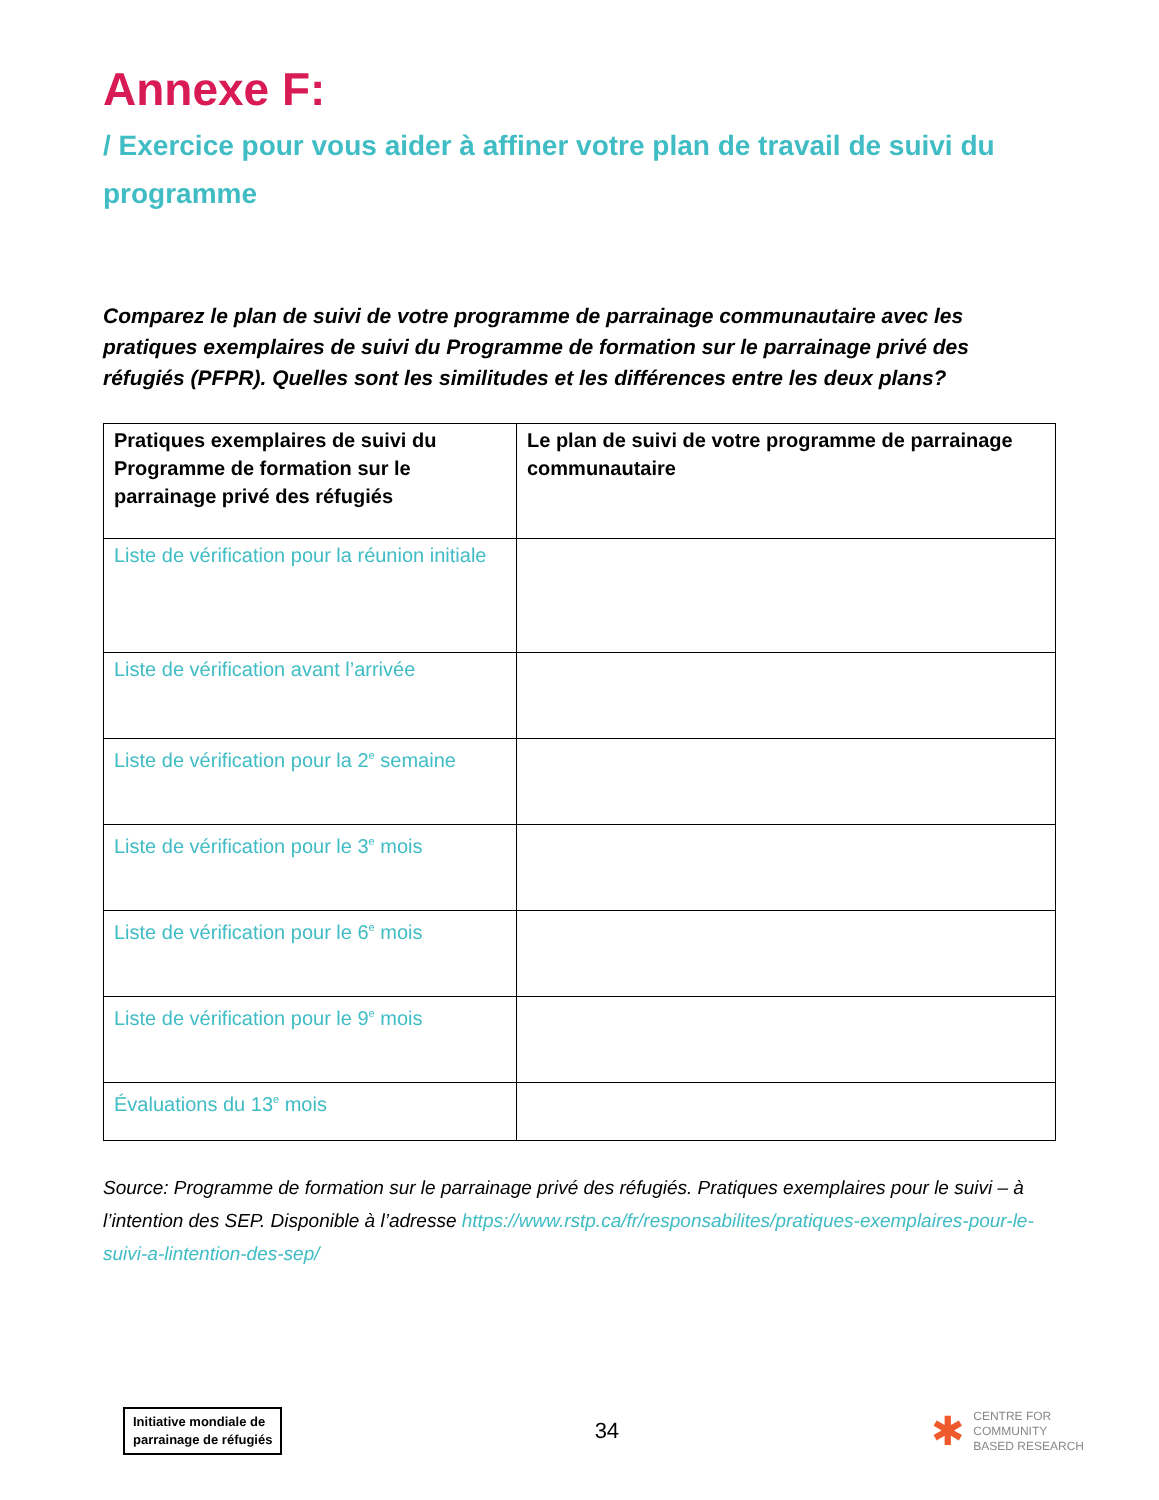Annexe F:
/ Exercice pour vous aider à affiner votre plan de travail de suivi du programme
Comparez le plan de suivi de votre programme de parrainage communautaire avec les pratiques exemplaires de suivi du Programme de formation sur le parrainage privé des réfugiés (PFPR). Quelles sont les similitudes et les différences entre les deux plans?
| Pratiques exemplaires de suivi du Programme de formation sur le parrainage privé des réfugiés | Le plan de suivi de votre programme de parrainage communautaire |
| --- | --- |
| Liste de vérification pour la réunion initiale | |
| Liste de vérification avant l’arrivée | |
| Liste de vérification pour la 2<sup>e</sup> semaine | |
| Liste de vérification pour le 3<sup>e</sup> mois | |
| Liste de vérification pour le 6<sup>e</sup> mois | |
| Liste de vérification pour le 9<sup>e</sup> mois | |
| Évaluations du 13<sup>e</sup> mois | |
Source: Programme de formation sur le parrainage privé des réfugiés. Pratiques exemplaires pour le suivi – à l’intention des SEP. Disponible à l’adresse https://www.rstp.ca/fr/responsabilites/pratiques-exemplaires-pour-le-suivi-a-lintention-des-sep/
Initiative mondiale de
parrainage de réfugiés
34
✱ CENTRE FOR
COMMUNITY
BASED RESEARCH